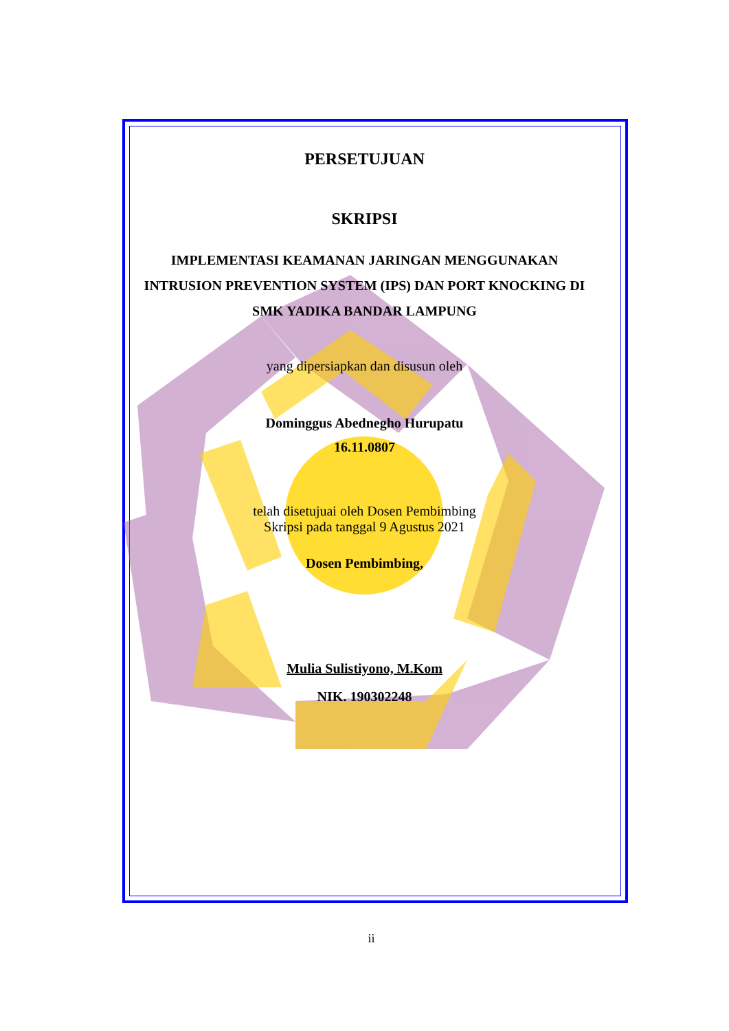PERSETUJUAN
SKRIPSI
IMPLEMENTASI KEAMANAN JARINGAN MENGGUNAKAN
INTRUSION PREVENTION SYSTEM (IPS) DAN PORT KNOCKING DI
SMK YADIKA BANDAR LAMPUNG
yang dipersiapkan dan disusun oleh
Dominggus Abednegho Hurupatu
16.11.0807
telah disetujuai oleh Dosen Pembimbing
Skripsi pada tanggal 9 Agustus 2021
Dosen Pembimbing,
Mulia Sulistiyono, M.Kom
NIK. 190302248
ii